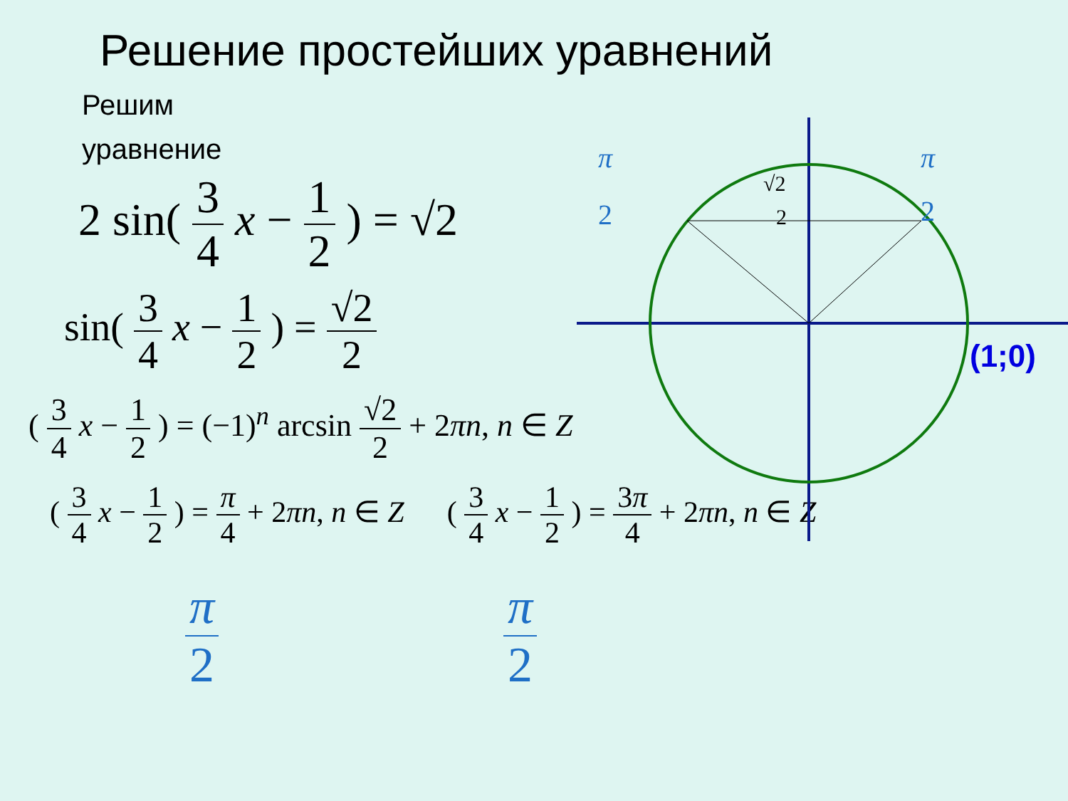Решение простейших уравнений
Решим уравнение
2 sin( 3 4 x − 1 2 ) = √2
sin( 3 4 x − 1 2 ) = √2 2
( 3 4 x − 1 2 ) = (−1)<sup>n</sup> arcsin √2 2 + 2πn, n ∈ Z
( 3 4 x − 1 2 ) = π 4 + 2πn, n ∈ Z ( 3 4 x − 1 2 ) = 3π 4 + 2πn, n ∈ Z
π 2 π 2
π
2
π
2
√2
2
(1;0)